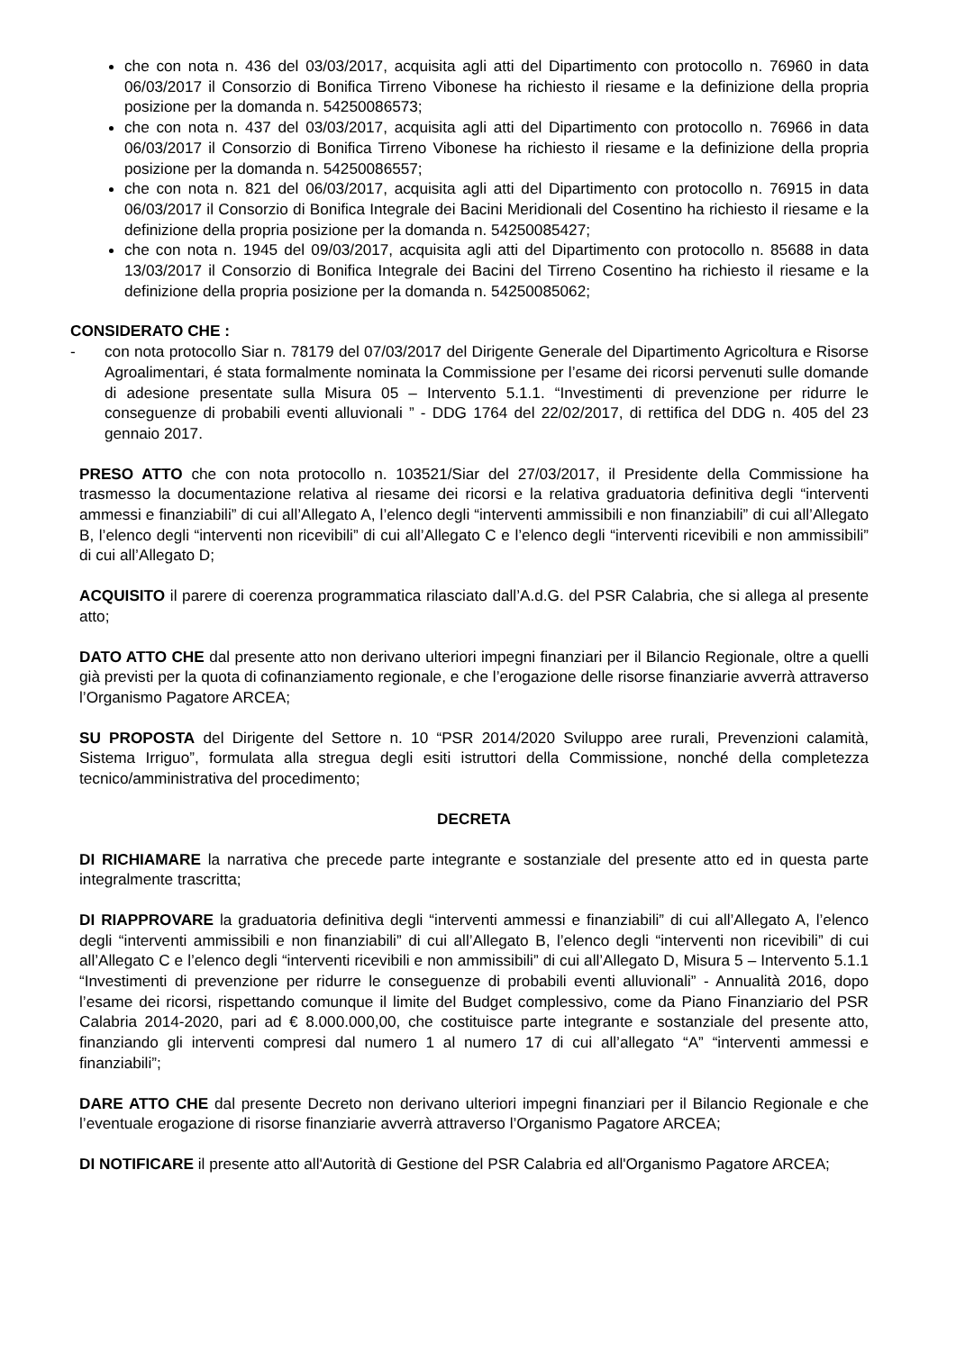che con nota n. 436 del 03/03/2017, acquisita agli atti del Dipartimento con protocollo n. 76960 in data 06/03/2017 il Consorzio di Bonifica Tirreno Vibonese ha richiesto il riesame e la definizione della propria posizione per la domanda n. 54250086573;
che con nota n. 437 del 03/03/2017, acquisita agli atti del Dipartimento con protocollo n. 76966 in data 06/03/2017 il Consorzio di Bonifica Tirreno Vibonese ha richiesto il riesame e la definizione della propria posizione per la domanda n. 54250086557;
che con nota n. 821 del 06/03/2017, acquisita agli atti del Dipartimento con protocollo n. 76915 in data 06/03/2017 il Consorzio di Bonifica Integrale dei Bacini Meridionali del Cosentino ha richiesto il riesame e la definizione della propria posizione per la domanda n. 54250085427;
che con nota n. 1945 del 09/03/2017, acquisita agli atti del Dipartimento con protocollo n. 85688 in data 13/03/2017 il Consorzio di Bonifica Integrale dei Bacini del Tirreno Cosentino ha richiesto il riesame e la definizione della propria posizione per la domanda n. 54250085062;
CONSIDERATO CHE :
- con nota protocollo Siar n. 78179 del 07/03/2017 del Dirigente Generale del Dipartimento Agricoltura e Risorse Agroalimentari, é stata formalmente nominata la Commissione per l’esame dei ricorsi pervenuti sulle domande di adesione presentate sulla Misura 05 – Intervento 5.1.1. “Investimenti di prevenzione per ridurre le conseguenze di probabili eventi alluvionali ” - DDG 1764 del 22/02/2017, di rettifica del DDG n. 405 del 23 gennaio 2017.
PRESO ATTO che con nota protocollo n. 103521/Siar del 27/03/2017, il Presidente della Commissione ha trasmesso la documentazione relativa al riesame dei ricorsi e la relativa graduatoria definitiva degli “interventi ammessi e finanziabili” di cui all’Allegato A, l’elenco degli “interventi ammissibili e non finanziabili” di cui all’Allegato B, l’elenco degli “interventi non ricevibili” di cui all’Allegato C e l’elenco degli “interventi ricevibili e non ammissibili” di cui all’Allegato D;
ACQUISITO il parere di coerenza programmatica rilasciato dall’A.d.G. del PSR Calabria, che si allega al presente atto;
DATO ATTO CHE dal presente atto non derivano ulteriori impegni finanziari per il Bilancio Regionale, oltre a quelli già previsti per la quota di cofinanziamento regionale, e che l’erogazione delle risorse finanziarie avverrà attraverso l’Organismo Pagatore ARCEA;
SU PROPOSTA del Dirigente del Settore n. 10 “PSR 2014/2020 Sviluppo aree rurali, Prevenzioni calamità, Sistema Irriguo”, formulata alla stregua degli esiti istruttori della Commissione, nonché della completezza tecnico/amministrativa del procedimento;
DECRETA
DI RICHIAMARE la narrativa che precede parte integrante e sostanziale del presente atto ed in questa parte integralmente trascritta;
DI RIAPPROVARE la graduatoria definitiva degli “interventi ammessi e finanziabili” di cui all’Allegato A, l’elenco degli “interventi ammissibili e non finanziabili” di cui all’Allegato B, l’elenco degli “interventi non ricevibili” di cui all’Allegato C e l’elenco degli “interventi ricevibili e non ammissibili” di cui all’Allegato D, Misura 5 – Intervento 5.1.1 “Investimenti di prevenzione per ridurre le conseguenze di probabili eventi alluvionali” - Annualità 2016, dopo l’esame dei ricorsi, rispettando comunque il limite del Budget complessivo, come da Piano Finanziario del PSR Calabria 2014-2020, pari ad € 8.000.000,00, che costituisce parte integrante e sostanziale del presente atto, finanziando gli interventi compresi dal numero 1 al numero 17 di cui all’allegato “A” “interventi ammessi e finanziabili”;
DARE ATTO CHE dal presente Decreto non derivano ulteriori impegni finanziari per il Bilancio Regionale e che l’eventuale erogazione di risorse finanziarie avverrà attraverso l’Organismo Pagatore ARCEA;
DI NOTIFICARE il presente atto all'Autorità di Gestione del PSR Calabria ed all'Organismo Pagatore ARCEA;